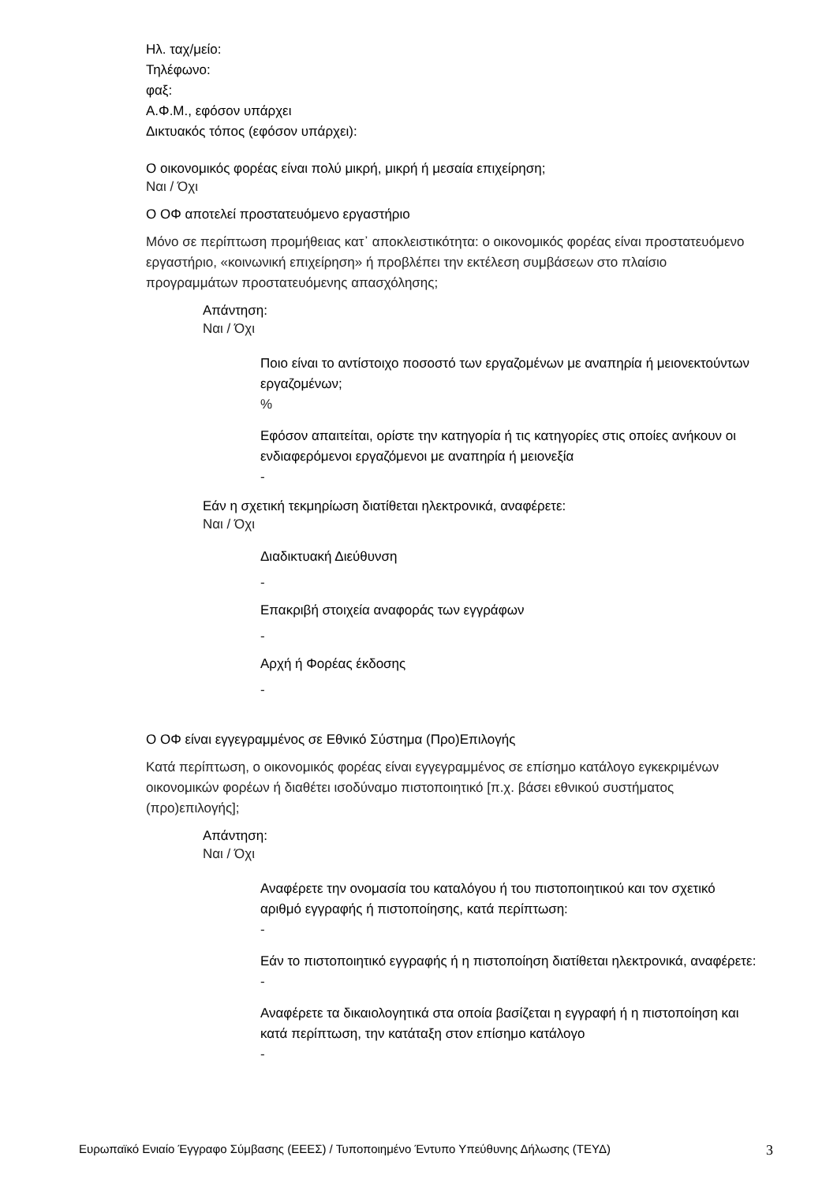Ηλ. ταχ/μείο:
Τηλέφωνο:
φαξ:
Α.Φ.Μ., εφόσον υπάρχει
Δικτυακός τόπος (εφόσον υπάρχει):
Ο οικονομικός φορέας είναι πολύ μικρή, μικρή ή μεσαία επιχείρηση;
Ναι / Όχι
Ο ΟΦ αποτελεί προστατευόμενο εργαστήριο
Μόνο σε περίπτωση προμήθειας κατ᾽ αποκλειστικότητα: ο οικονομικός φορέας είναι προστατευόμενο εργαστήριο, «κοινωνική επιχείρηση» ή προβλέπει την εκτέλεση συμβάσεων στο πλαίσιο προγραμμάτων προστατευόμενης απασχόλησης;
Απάντηση:
Ναι / Όχι
Ποιο είναι το αντίστοιχο ποσοστό των εργαζομένων με αναπηρία ή μειονεκτούντων εργαζομένων;
%
Εφόσον απαιτείται, ορίστε την κατηγορία ή τις κατηγορίες στις οποίες ανήκουν οι ενδιαφερόμενοι εργαζόμενοι με αναπηρία ή μειονεξία
-
Εάν η σχετική τεκμηρίωση διατίθεται ηλεκτρονικά, αναφέρετε:
Ναι / Όχι
Διαδικτυακή Διεύθυνση
-
Επακριβή στοιχεία αναφοράς των εγγράφων
-
Αρχή ή Φορέας έκδοσης
-
Ο ΟΦ είναι εγγεγραμμένος σε Εθνικό Σύστημα (Προ)Επιλογής
Κατά περίπτωση, ο οικονομικός φορέας είναι εγγεγραμμένος σε επίσημο κατάλογο εγκεκριμένων οικονομικών φορέων ή διαθέτει ισοδύναμο πιστοποιητικό [π.χ. βάσει εθνικού συστήματος (προ)επιλογής];
Απάντηση:
Ναι / Όχι
Αναφέρετε την ονομασία του καταλόγου ή του πιστοποιητικού και τον σχετικό αριθμό εγγραφής ή πιστοποίησης, κατά περίπτωση:
-
Εάν το πιστοποιητικό εγγραφής ή η πιστοποίηση διατίθεται ηλεκτρονικά, αναφέρετε:
-
Αναφέρετε τα δικαιολογητικά στα οποία βασίζεται η εγγραφή ή η πιστοποίηση και κατά περίπτωση, την κατάταξη στον επίσημο κατάλογο
-
Ευρωπαϊκό Ενιαίο Έγγραφο Σύμβασης (ΕΕΕΣ) / Τυποποιημένο Έντυπο Υπεύθυνης Δήλωσης (ΤΕΥΔ) 3